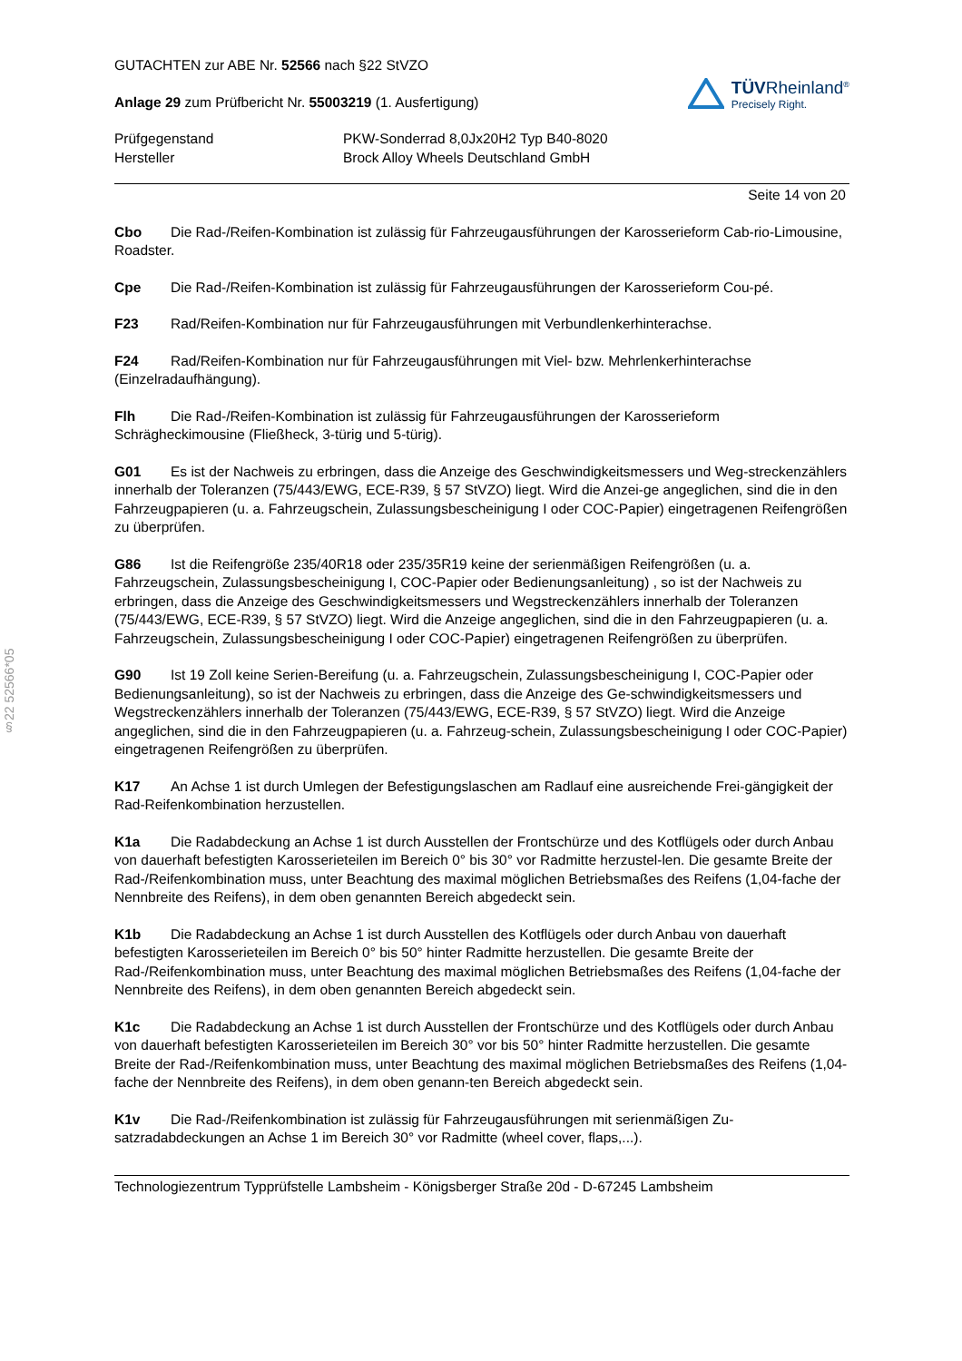§22 52566*05
GUTACHTEN zur ABE Nr. 52566 nach §22 StVZO
Anlage 29 zum Prüfbericht Nr. 55003219 (1. Ausfertigung)
TÜVRheinland<sup>®</sup>
Precisely Right.
Prüfgegenstand
Hersteller
PKW-Sonderrad 8,0Jx20H2 Typ B40-8020
Brock Alloy Wheels Deutschland GmbH
Seite 14 von 20
Cbo Die Rad-/Reifen-Kombination ist zulässig für Fahrzeugausführungen der Karosserieform Cab-rio-Limousine, Roadster.
Cpe Die Rad-/Reifen-Kombination ist zulässig für Fahrzeugausführungen der Karosserieform Cou-pé.
F23 Rad/Reifen-Kombination nur für Fahrzeugausführungen mit Verbundlenkerhinterachse.
F24 Rad/Reifen-Kombination nur für Fahrzeugausführungen mit Viel- bzw. Mehrlenkerhinterachse (Einzelradaufhängung).
Flh Die Rad-/Reifen-Kombination ist zulässig für Fahrzeugausführungen der Karosserieform Schrägheckimousine (Fließheck, 3-türig und 5-türig).
G01 Es ist der Nachweis zu erbringen, dass die Anzeige des Geschwindigkeitsmessers und Weg-streckenzählers innerhalb der Toleranzen (75/443/EWG, ECE-R39, § 57 StVZO) liegt. Wird die Anzei-ge angeglichen, sind die in den Fahrzeugpapieren (u. a. Fahrzeugschein, Zulassungsbescheinigung I oder COC-Papier) eingetragenen Reifengrößen zu überprüfen.
G86 Ist die Reifengröße 235/40R18 oder 235/35R19 keine der serienmäßigen Reifengrößen (u. a. Fahrzeugschein, Zulassungsbescheinigung I, COC-Papier oder Bedienungsanleitung) , so ist der Nachweis zu erbringen, dass die Anzeige des Geschwindigkeitsmessers und Wegstreckenzählers innerhalb der Toleranzen (75/443/EWG, ECE-R39, § 57 StVZO) liegt. Wird die Anzeige angeglichen, sind die in den Fahrzeugpapieren (u. a. Fahrzeugschein, Zulassungsbescheinigung I oder COC-Papier) eingetragenen Reifengrößen zu überprüfen.
G90 Ist 19 Zoll keine Serien-Bereifung (u. a. Fahrzeugschein, Zulassungsbescheinigung I, COC-Papier oder Bedienungsanleitung), so ist der Nachweis zu erbringen, dass die Anzeige des Ge-schwindigkeitsmessers und Wegstreckenzählers innerhalb der Toleranzen (75/443/EWG, ECE-R39, § 57 StVZO) liegt. Wird die Anzeige angeglichen, sind die in den Fahrzeugpapieren (u. a. Fahrzeug-schein, Zulassungsbescheinigung I oder COC-Papier) eingetragenen Reifengrößen zu überprüfen.
K17 An Achse 1 ist durch Umlegen der Befestigungslaschen am Radlauf eine ausreichende Frei-gängigkeit der Rad-Reifenkombination herzustellen.
K1a Die Radabdeckung an Achse 1 ist durch Ausstellen der Frontschürze und des Kotflügels oder durch Anbau von dauerhaft befestigten Karosserieteilen im Bereich 0° bis 30° vor Radmitte herzustel-len. Die gesamte Breite der Rad-/Reifenkombination muss, unter Beachtung des maximal möglichen Betriebsmaßes des Reifens (1,04-fache der Nennbreite des Reifens), in dem oben genannten Bereich abgedeckt sein.
K1b Die Radabdeckung an Achse 1 ist durch Ausstellen des Kotflügels oder durch Anbau von dauerhaft befestigten Karosserieteilen im Bereich 0° bis 50° hinter Radmitte herzustellen. Die gesamte Breite der Rad-/Reifenkombination muss, unter Beachtung des maximal möglichen Betriebsmaßes des Reifens (1,04-fache der Nennbreite des Reifens), in dem oben genannten Bereich abgedeckt sein.
K1c Die Radabdeckung an Achse 1 ist durch Ausstellen der Frontschürze und des Kotflügels oder durch Anbau von dauerhaft befestigten Karosserieteilen im Bereich 30° vor bis 50° hinter Radmitte herzustellen. Die gesamte Breite der Rad-/Reifenkombination muss, unter Beachtung des maximal möglichen Betriebsmaßes des Reifens (1,04-fache der Nennbreite des Reifens), in dem oben genann-ten Bereich abgedeckt sein.
K1v Die Rad-/Reifenkombination ist zulässig für Fahrzeugausführungen mit serienmäßigen Zu-satzradabdeckungen an Achse 1 im Bereich 30° vor Radmitte (wheel cover, flaps,...).
Technologiezentrum Typprüfstelle Lambsheim - Königsberger Straße 20d - D-67245 Lambsheim